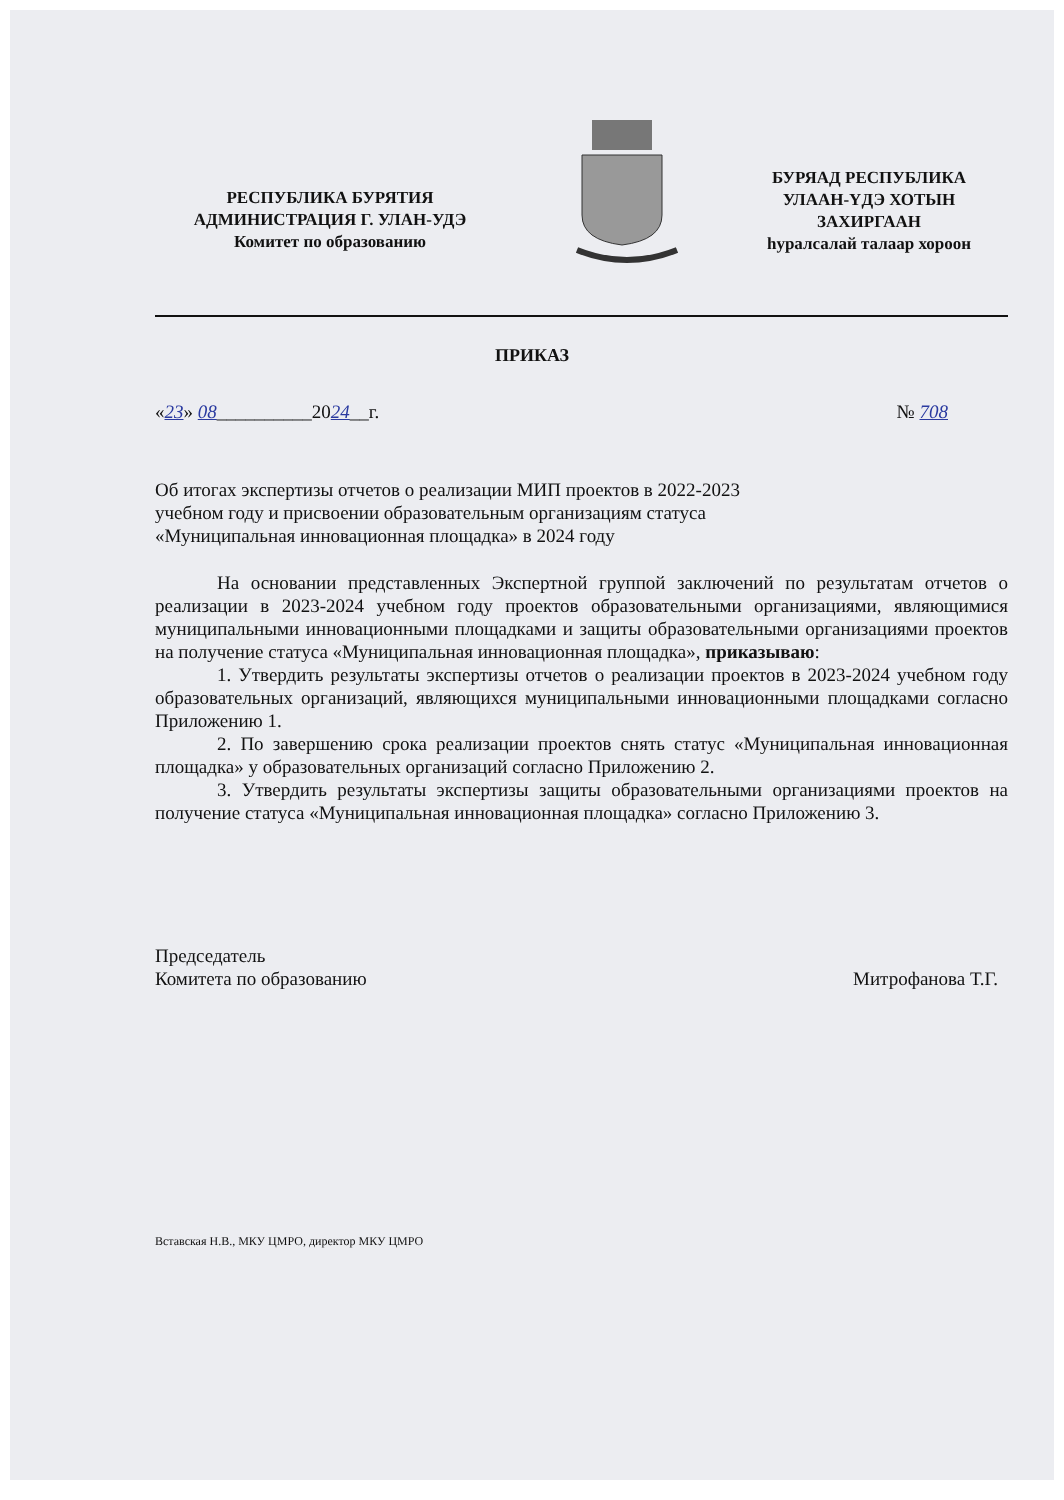РЕСПУБЛИКА БУРЯТИЯ
АДМИНИСТРАЦИЯ Г. УЛАН-УДЭ
Комитет по образованию
БУРЯАД РЕСПУБЛИКА
УЛААН-ҮДЭ ХОТЫН
ЗАХИРГААН
һуралсалай талаар хороон
ПРИКАЗ
«23» 08__________2024__г. № 708
Об итогах экспертизы отчетов о реализации МИП проектов в 2022-2023
учебном году и присвоении образовательным организациям статуса
«Муниципальная инновационная площадка» в 2024 году
На основании представленных Экспертной группой заключений по результатам отчетов о реализации в 2023-2024 учебном году проектов образовательными организациями, являющимися муниципальными инновационными площадками и защиты образовательными организациями проектов на получение статуса «Муниципальная инновационная площадка», приказываю:
1. Утвердить результаты экспертизы отчетов о реализации проектов в 2023-2024 учебном году образовательных организаций, являющихся муниципальными инновационными площадками согласно Приложению 1.
2. По завершению срока реализации проектов снять статус «Муниципальная инновационная площадка» у образовательных организаций согласно Приложению 2.
3. Утвердить результаты экспертизы защиты образовательными организациями проектов на получение статуса «Муниципальная инновационная площадка» согласно Приложению 3.
Председатель
Комитета по образованию Митрофанова Т.Г.
Вставская Н.В., МКУ ЦМРО, директор МКУ ЦМРО